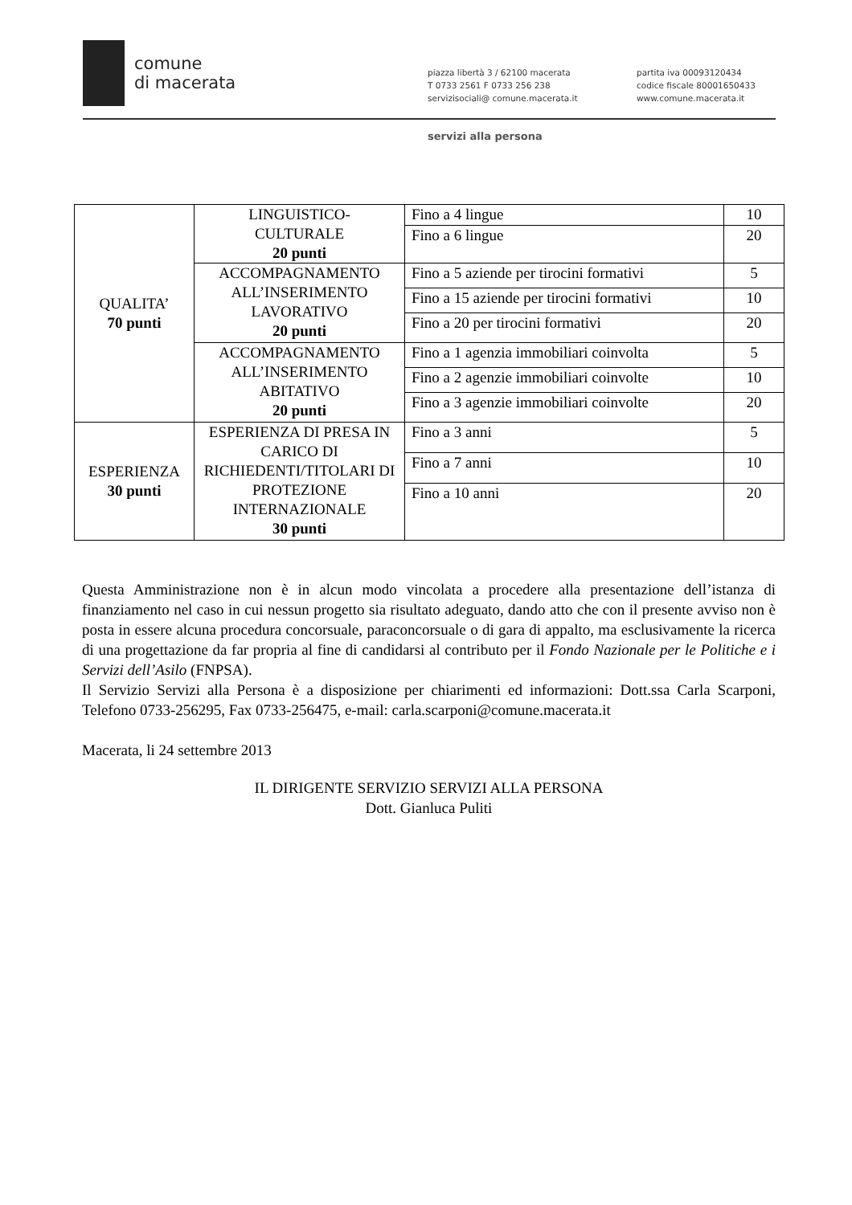comune
di macerata
piazza libertà 3 / 62100 macerata
T 0733 2561 F 0733 256 238
servizisociali@ comune.macerata.it
partita iva 00093120434
codice fiscale 80001650433
www.comune.macerata.it
servizi alla persona
| QUALITA’ 70 punti | LINGUISTICO- CULTURALE 20 punti | Fino a 4 lingue | 10 |
| | | Fino a 6 lingue | 20 |
| | ACCOMPAGNAMENTO ALL’INSERIMENTO LAVORATIVO 20 punti | Fino a 5 aziende per tirocini formativi | 5 |
| | | Fino a 15 aziende per tirocini formativi | 10 |
| | | Fino a 20 per tirocini formativi | 20 |
| | ACCOMPAGNAMENTO ALL’INSERIMENTO ABITATIVO 20 punti | Fino a 1 agenzia immobiliari coinvolta | 5 |
| | | Fino a 2 agenzie immobiliari coinvolte | 10 |
| | | Fino a 3 agenzie immobiliari coinvolte | 20 |
| ESPERIENZA 30 punti | ESPERIENZA DI PRESA IN CARICO DI RICHIEDENTI/TITOLARI DI PROTEZIONE INTERNAZIONALE 30 punti | Fino a 3 anni | 5 |
| | | Fino a 7 anni | 10 |
| | | Fino a 10 anni | 20 |
Questa Amministrazione non è in alcun modo vincolata a procedere alla presentazione dell’istanza di finanziamento nel caso in cui nessun progetto sia risultato adeguato, dando atto che con il presente avviso non è posta in essere alcuna procedura concorsuale, paraconcorsuale o di gara di appalto, ma esclusivamente la ricerca di una progettazione da far propria al fine di candidarsi al contributo per il Fondo Nazionale per le Politiche e i Servizi dell’Asilo (FNPSA).
Il Servizio Servizi alla Persona è a disposizione per chiarimenti ed informazioni: Dott.ssa Carla Scarponi, Telefono 0733-256295, Fax 0733-256475, e-mail: carla.scarponi@comune.macerata.it
Macerata, li 24 settembre 2013
IL DIRIGENTE SERVIZIO SERVIZI ALLA PERSONA
Dott. Gianluca Puliti